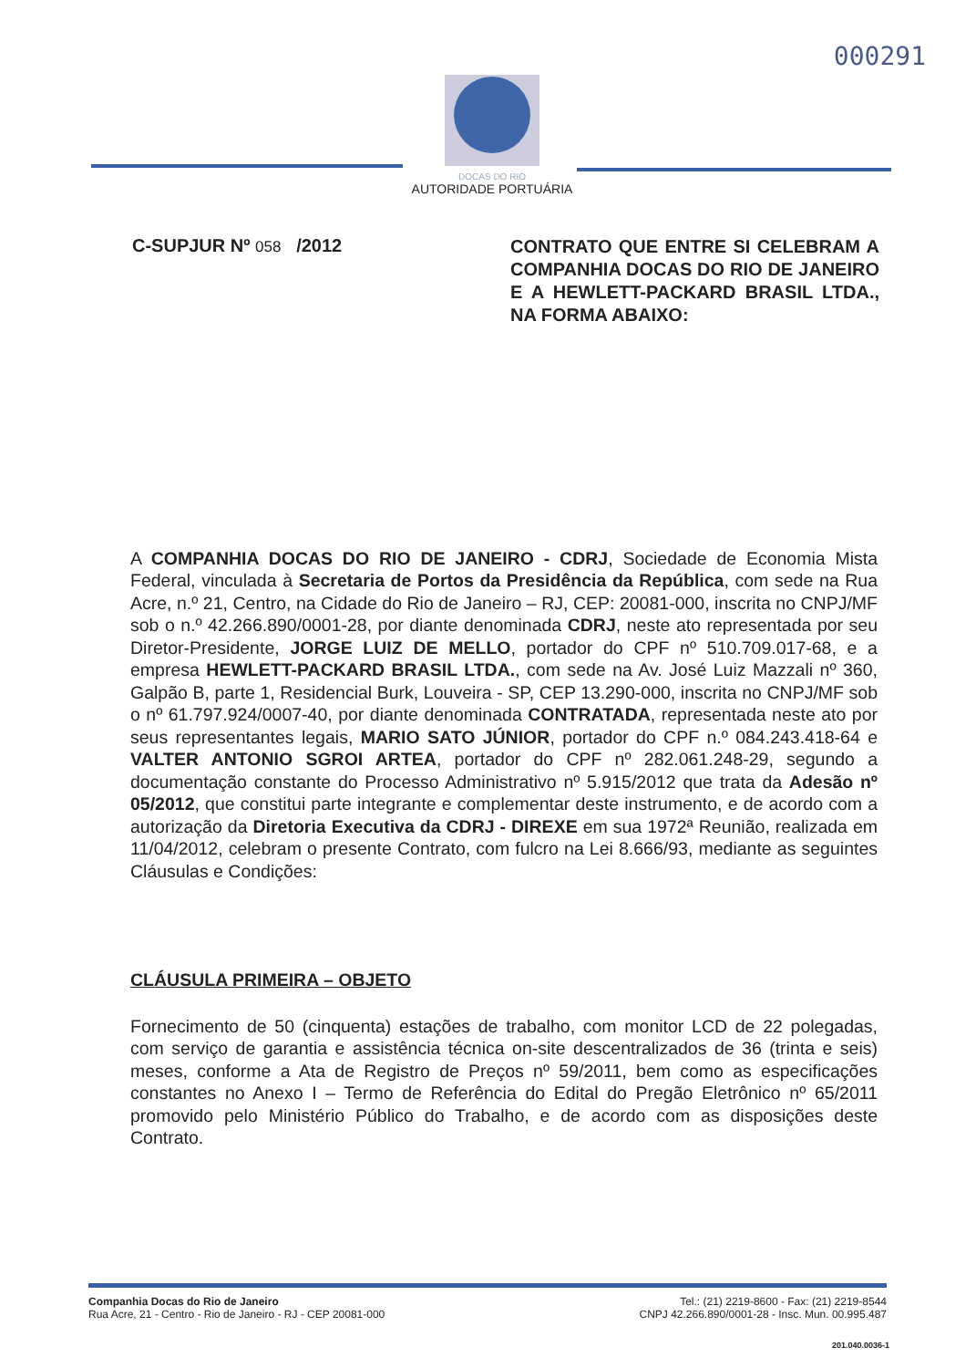000291
DOCAS DO RIO
AUTORIDADE PORTUÁRIA
C-SUPJUR Nº 058 /2012
CONTRATO QUE ENTRE SI CELEBRAM A COMPANHIA DOCAS DO RIO DE JANEIRO E A HEWLETT-PACKARD BRASIL LTDA., NA FORMA ABAIXO:
A COMPANHIA DOCAS DO RIO DE JANEIRO - CDRJ, Sociedade de Economia Mista Federal, vinculada à Secretaria de Portos da Presidência da República, com sede na Rua Acre, n.º 21, Centro, na Cidade do Rio de Janeiro – RJ, CEP: 20081-000, inscrita no CNPJ/MF sob o n.º 42.266.890/0001-28, por diante denominada CDRJ, neste ato representada por seu Diretor-Presidente, JORGE LUIZ DE MELLO, portador do CPF nº 510.709.017-68, e a empresa HEWLETT-PACKARD BRASIL LTDA., com sede na Av. José Luiz Mazzali nº 360, Galpão B, parte 1, Residencial Burk, Louveira - SP, CEP 13.290-000, inscrita no CNPJ/MF sob o nº 61.797.924/0007-40, por diante denominada CONTRATADA, representada neste ato por seus representantes legais, MARIO SATO JÚNIOR, portador do CPF n.º 084.243.418-64 e VALTER ANTONIO SGROI ARTEA, portador do CPF nº 282.061.248-29, segundo a documentação constante do Processo Administrativo nº 5.915/2012 que trata da Adesão nº 05/2012, que constitui parte integrante e complementar deste instrumento, e de acordo com a autorização da Diretoria Executiva da CDRJ - DIREXE em sua 1972ª Reunião, realizada em 11/04/2012, celebram o presente Contrato, com fulcro na Lei 8.666/93, mediante as seguintes Cláusulas e Condições:
CLÁUSULA PRIMEIRA – OBJETO
Fornecimento de 50 (cinquenta) estações de trabalho, com monitor LCD de 22 polegadas, com serviço de garantia e assistência técnica on-site descentralizados de 36 (trinta e seis) meses, conforme a Ata de Registro de Preços nº 59/2011, bem como as especificações constantes no Anexo I – Termo de Referência do Edital do Pregão Eletrônico nº 65/2011 promovido pelo Ministério Público do Trabalho, e de acordo com as disposições deste Contrato.
Companhia Docas do Rio de Janeiro
Rua Acre, 21 - Centro - Rio de Janeiro - RJ - CEP 20081-000
Tel.: (21) 2219-8600 - Fax: (21) 2219-8544
CNPJ 42.266.890/0001-28 - Insc. Mun. 00.995.487
201.040.0036-1